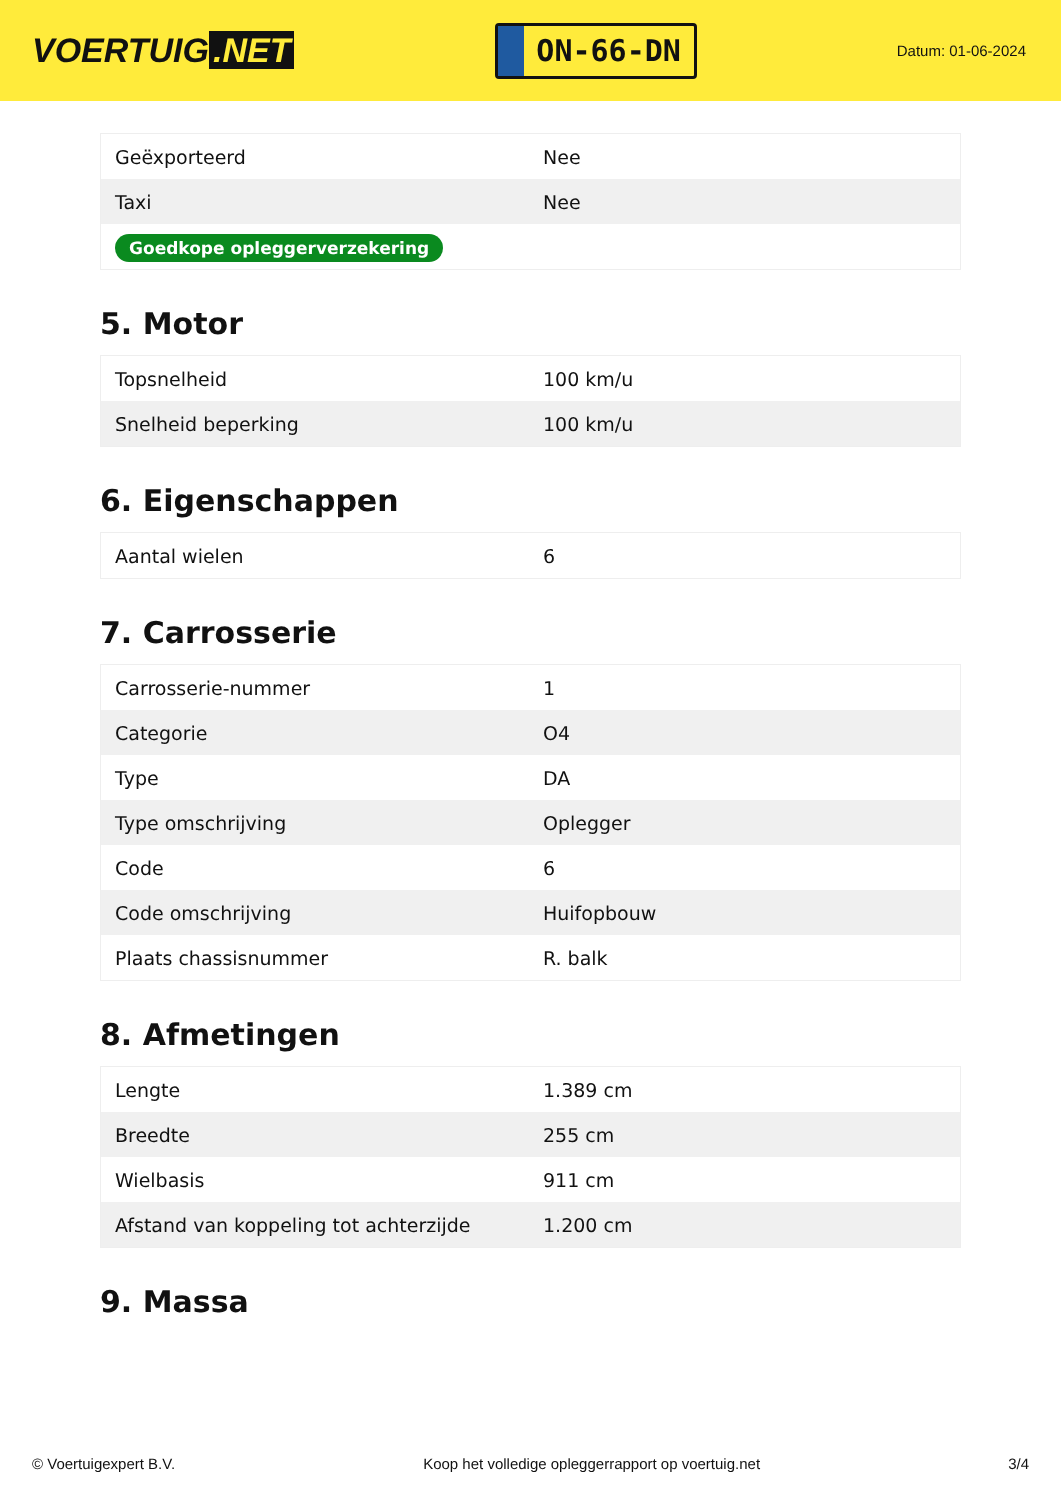VOERTUIG.NET
ON-66-DN
Datum: 01-06-2024
| Geëxporteerd | Nee |
| Taxi | Nee |
| Goedkope opleggerverzekering | |
5. Motor
| Topsnelheid | 100 km/u |
| Snelheid beperking | 100 km/u |
6. Eigenschappen
| Aantal wielen | 6 |
7. Carrosserie
| Carrosserie-nummer | 1 |
| Categorie | O4 |
| Type | DA |
| Type omschrijving | Oplegger |
| Code | 6 |
| Code omschrijving | Huifopbouw |
| Plaats chassisnummer | R. balk |
8. Afmetingen
| Lengte | 1.389 cm |
| Breedte | 255 cm |
| Wielbasis | 911 cm |
| Afstand van koppeling tot achterzijde | 1.200 cm |
9. Massa
© Voertuigexpert B.V. Koop het volledige opleggerrapport op voertuig.net 3/4